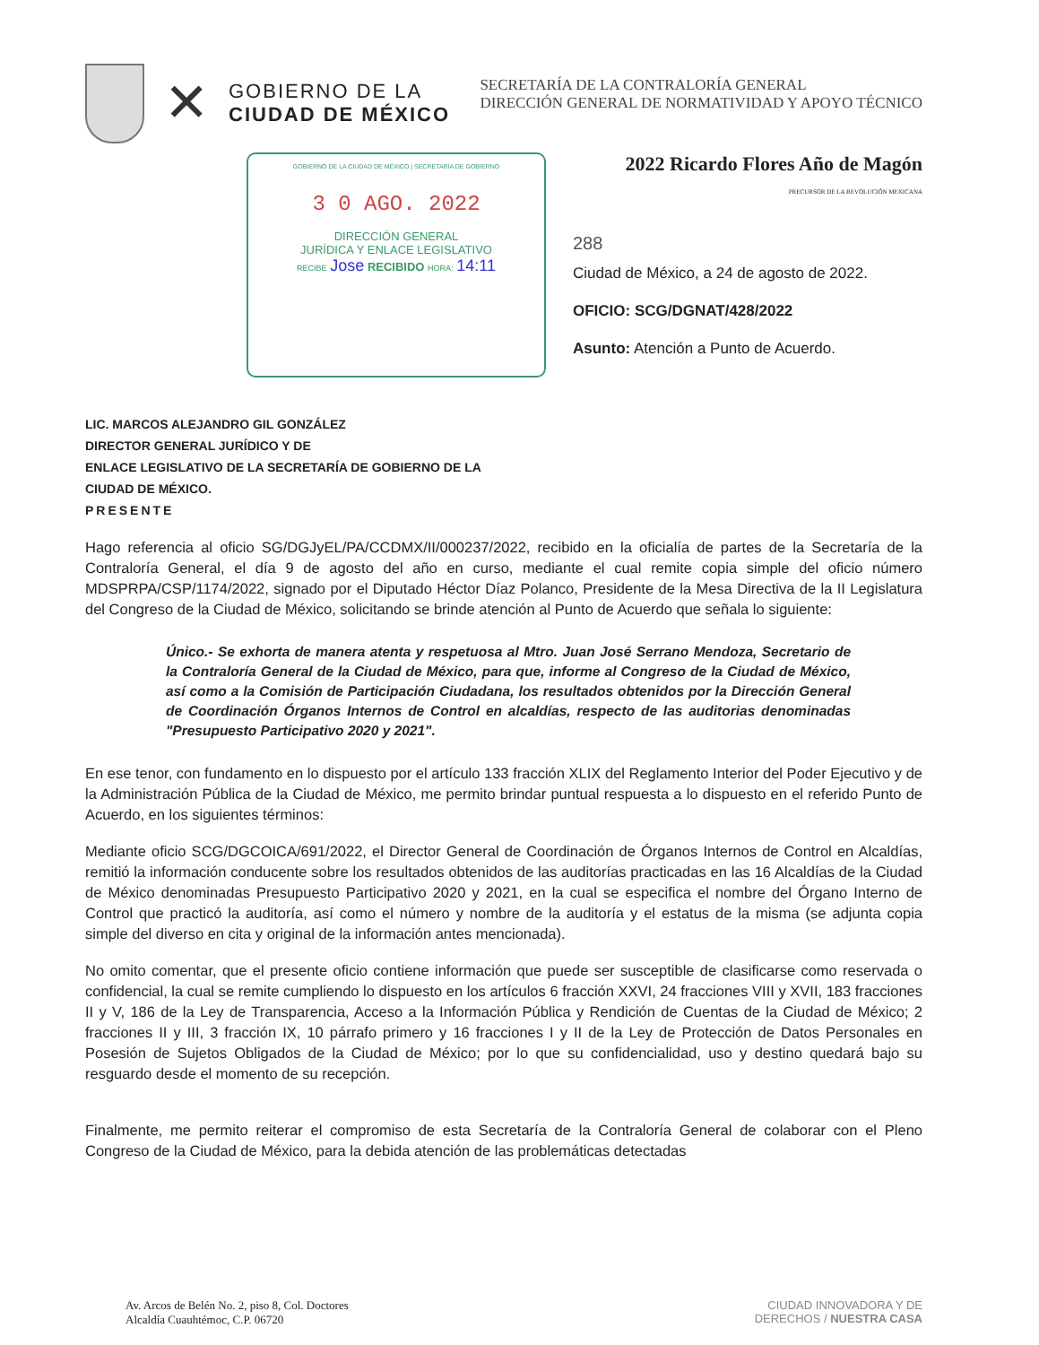✕
GOBIERNO DE LA
CIUDAD DE MÉXICO
SECRETARÍA DE LA CONTRALORÍA GENERAL
DIRECCIÓN GENERAL DE NORMATIVIDAD Y APOYO TÉCNICO
GOBIERNO DE LA CIUDAD DE MÉXICO | SECRETARÍA DE GOBIERNO
3 0 AGO. 2022
DIRECCIÓN GENERAL
JURÍDICA Y ENLACE LEGISLATIVO
RECIBE Jose RECIBIDO HORA: 14:11
2022 Ricardo Flores Año de Magón
PRECURSOR DE LA REVOLUCIÓN MEXICANA
288
Ciudad de México, a 24 de agosto de 2022.
OFICIO: SCG/DGNAT/428/2022
Asunto: Atención a Punto de Acuerdo.
LIC. MARCOS ALEJANDRO GIL GONZÁLEZ
DIRECTOR GENERAL JURÍDICO Y DE
ENLACE LEGISLATIVO DE LA SECRETARÍA DE GOBIERNO DE LA
CIUDAD DE MÉXICO.
PRESENTE
Hago referencia al oficio SG/DGJyEL/PA/CCDMX/II/000237/2022, recibido en la oficialía de partes de la Secretaría de la Contraloría General, el día 9 de agosto del año en curso, mediante el cual remite copia simple del oficio número MDSPRPA/CSP/1174/2022, signado por el Diputado Héctor Díaz Polanco, Presidente de la Mesa Directiva de la II Legislatura del Congreso de la Ciudad de México, solicitando se brinde atención al Punto de Acuerdo que señala lo siguiente:
Único.- Se exhorta de manera atenta y respetuosa al Mtro. Juan José Serrano Mendoza, Secretario de la Contraloría General de la Ciudad de México, para que, informe al Congreso de la Ciudad de México, así como a la Comisión de Participación Ciudadana, los resultados obtenidos por la Dirección General de Coordinación Órganos Internos de Control en alcaldías, respecto de las auditorias denominadas "Presupuesto Participativo 2020 y 2021".
En ese tenor, con fundamento en lo dispuesto por el artículo 133 fracción XLIX del Reglamento Interior del Poder Ejecutivo y de la Administración Pública de la Ciudad de México, me permito brindar puntual respuesta a lo dispuesto en el referido Punto de Acuerdo, en los siguientes términos:
Mediante oficio SCG/DGCOICA/691/2022, el Director General de Coordinación de Órganos Internos de Control en Alcaldías, remitió la información conducente sobre los resultados obtenidos de las auditorías practicadas en las 16 Alcaldías de la Ciudad de México denominadas Presupuesto Participativo 2020 y 2021, en la cual se especifica el nombre del Órgano Interno de Control que practicó la auditoría, así como el número y nombre de la auditoría y el estatus de la misma (se adjunta copia simple del diverso en cita y original de la información antes mencionada).
No omito comentar, que el presente oficio contiene información que puede ser susceptible de clasificarse como reservada o confidencial, la cual se remite cumpliendo lo dispuesto en los artículos 6 fracción XXVI, 24 fracciones VIII y XVII, 183 fracciones II y V, 186 de la Ley de Transparencia, Acceso a la Información Pública y Rendición de Cuentas de la Ciudad de México; 2 fracciones II y III, 3 fracción IX, 10 párrafo primero y 16 fracciones I y II de la Ley de Protección de Datos Personales en Posesión de Sujetos Obligados de la Ciudad de México; por lo que su confidencialidad, uso y destino quedará bajo su resguardo desde el momento de su recepción.
Finalmente, me permito reiterar el compromiso de esta Secretaría de la Contraloría General de colaborar con el Pleno Congreso de la Ciudad de México, para la debida atención de las problemáticas detectadas
Av. Arcos de Belén No. 2, piso 8, Col. Doctores
Alcaldía Cuauhtémoc, C.P. 06720
CIUDAD INNOVADORA Y DE
DERECHOS / NUESTRA CASA